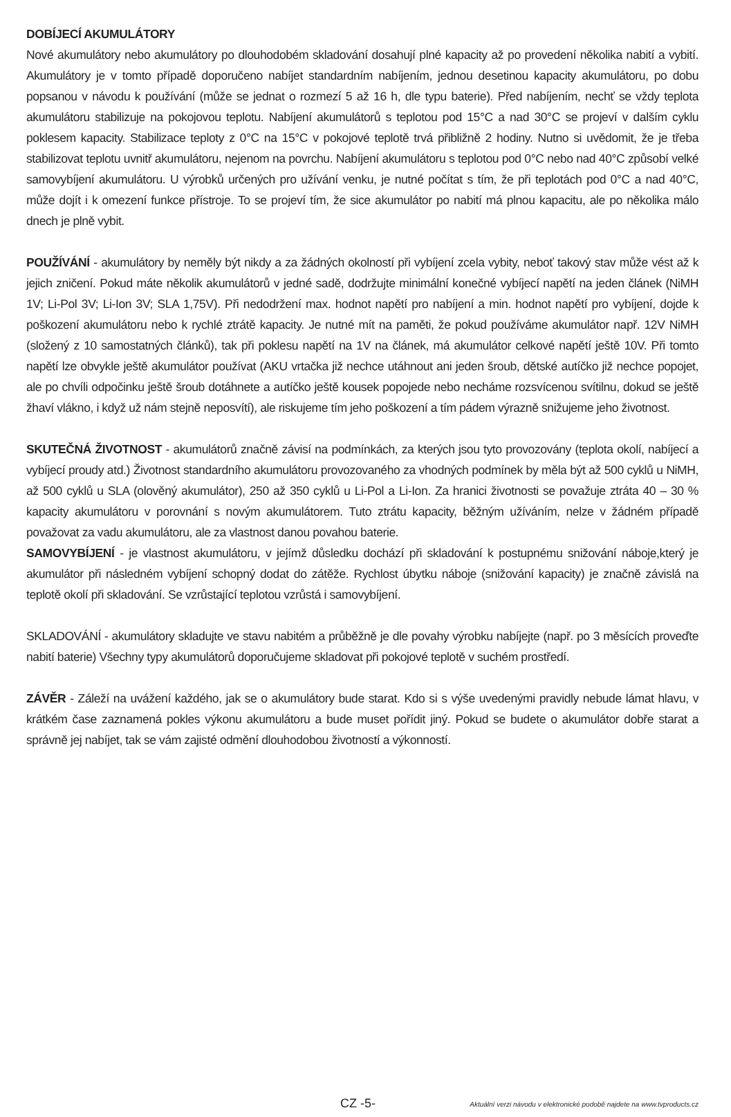DOBÍJECÍ AKUMULÁTORY
Nové akumulátory nebo akumulátory po dlouhodobém skladování dosahují plné kapacity až po provedení několika nabití a vybití. Akumulátory je v tomto případě doporučeno nabíjet standardním nabíjením, jednou desetinou kapacity akumulátoru, po dobu popsanou v návodu k používání (může se jednat o rozmezí 5 až 16 h, dle typu baterie). Před nabíjením, nechť se vždy teplota akumulátoru stabilizuje na pokojovou teplotu. Nabíjení akumulátorů s teplotou pod 15°C a nad 30°C se projeví v dalším cyklu poklesem kapacity. Stabilizace teploty z 0°C na 15°C v pokojové teplotě trvá přibližně 2 hodiny. Nutno si uvědomit, že je třeba stabilizovat teplotu uvnitř akumulátoru, nejenom na povrchu. Nabíjení akumulátoru s teplotou pod 0°C nebo nad 40°C způsobí velké samovybíjení akumulátoru. U výrobků určených pro užívání venku, je nutné počítat s tím, že při teplotách pod 0°C a nad 40°C, může dojít i k omezení funkce přístroje. To se projeví tím, že sice akumulátor po nabití má plnou kapacitu, ale po několika málo dnech je plně vybit.
POUŽÍVÁNÍ - akumulátory by neměly být nikdy a za žádných okolností při vybíjení zcela vybity, neboť takový stav může vést až k jejich zničení. Pokud máte několik akumulátorů v jedné sadě, dodržujte minimální konečné vybíjecí napětí na jeden článek (NiMH 1V; Li-Pol 3V; Li-Ion 3V; SLA 1,75V). Při nedodržení max. hodnot napětí pro nabíjení a min. hodnot napětí pro vybíjení, dojde k poškození akumulátoru nebo k rychlé ztrátě kapacity. Je nutné mít na paměti, že pokud používáme akumulátor např. 12V NiMH (složený z 10 samostatných článků), tak při poklesu napětí na 1V na článek, má akumulátor celkové napětí ještě 10V. Při tomto napětí lze obvykle ještě akumulátor používat (AKU vrtačka již nechce utáhnout ani jeden šroub, dětské autíčko již nechce popojet, ale po chvíli odpočinku ještě šroub dotáhnete a autíčko ještě kousek popojede nebo necháme rozsvícenou svítilnu, dokud se ještě žhaví vlákno, i když už nám stejně neposvítí), ale riskujeme tím jeho poškození a tím pádem výrazně snižujeme jeho životnost.
SKUTEČNÁ ŽIVOTNOST - akumulátorů značně závisí na podmínkách, za kterých jsou tyto provozovány (teplota okolí, nabíjecí a vybíjecí proudy atd.) Životnost standardního akumulátoru provozovaného za vhodných podmínek by měla být až 500 cyklů u NiMH, až 500 cyklů u SLA (olověný akumulátor), 250 až 350 cyklů u Li-Pol a Li-Ion. Za hranici životnosti se považuje ztráta 40 – 30 % kapacity akumulátoru v porovnání s novým akumulátorem. Tuto ztrátu kapacity, běžným užíváním, nelze v žádném případě považovat za vadu akumulátoru, ale za vlastnost danou povahou baterie.
SAMOVYBÍJENÍ - je vlastnost akumulátoru, v jejímž důsledku dochází při skladování k postupnému snižování náboje,který je akumulátor při následném vybíjení schopný dodat do zátěže. Rychlost úbytku náboje (snižování kapacity) je značně závislá na teplotě okolí při skladování. Se vzrůstající teplotou vzrůstá i samovybíjení.
SKLADOVÁNÍ - akumulátory skladujte ve stavu nabitém a průběžně je dle povahy výrobku nabíjejte (např. po 3 měsících proveďte nabití baterie) Všechny typy akumulátorů doporučujeme skladovat při pokojové teplotě v suchém prostředí.
ZÁVĚR - Záleží na uvážení každého, jak se o akumulátory bude starat. Kdo si s výše uvedenými pravidly nebude lámat hlavu, v krátkém čase zaznamená pokles výkonu akumulátoru a bude muset pořídit jiný. Pokud se budete o akumulátor dobře starat a správně jej nabíjet, tak se vám zajisté odmění dlouhodobou životností a výkonností.
CZ -5- Aktuální verzi návodu v elektronické podobě najdete na www.tvproducts.cz